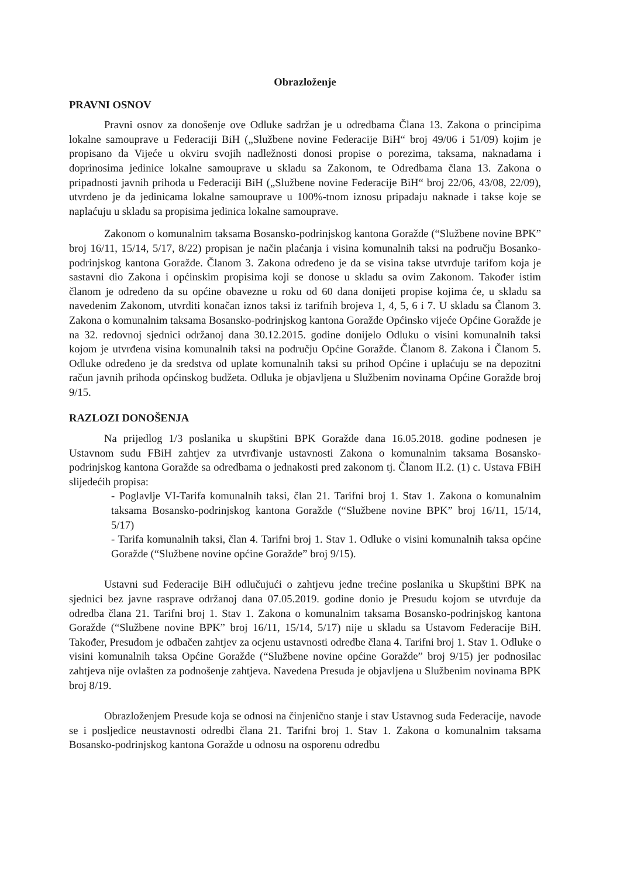Obrazloženje
PRAVNI OSNOV
Pravni osnov za donošenje ove Odluke sadržan je u odredbama Člana 13. Zakona o principima lokalne samouprave u Federaciji BiH („Službene novine Federacije BiH“ broj 49/06 i 51/09) kojim je propisano da Vijeće u okviru svojih nadležnosti donosi propise o porezima, taksama, naknadama i doprinosima jedinice lokalne samouprave u skladu sa Zakonom, te Odredbama člana 13. Zakona o pripadnosti javnih prihoda u Federaciji BiH („Službene novine Federacije BiH“ broj 22/06, 43/08, 22/09), utvrđeno je da jedinicama lokalne samouprave u 100%-tnom iznosu pripadaju naknade i takse koje se naplaćuju u skladu sa propisima jedinica lokalne samouprave.
Zakonom o komunalnim taksama Bosansko-podrinjskog kantona Goražde (“Službene novine BPK” broj 16/11, 15/14, 5/17, 8/22) propisan je način plaćanja i visina komunalnih taksi na području Bosanko-podrinjskog kantona Goražde. Članom 3. Zakona određeno je da se visina takse utvrđuje tarifom koja je sastavni dio Zakona i općinskim propisima koji se donose u skladu sa ovim Zakonom. Također istim članom je određeno da su općine obavezne u roku od 60 dana donijeti propise kojima će, u skladu sa navedenim Zakonom, utvrditi konačan iznos taksi iz tarifnih brojeva 1, 4, 5, 6 i 7. U skladu sa Članom 3. Zakona o komunalnim taksama Bosansko-podrinjskog kantona Goražde Općinsko vijeće Općine Goražde je na 32. redovnoj sjednici održanoj dana 30.12.2015. godine donijelo Odluku o visini komunalnih taksi kojom je utvrđena visina komunalnih taksi na području Općine Goražde. Članom 8. Zakona i Članom 5. Odluke određeno je da sredstva od uplate komunalnih taksi su prihod Općine i uplaćuju se na depozitni račun javnih prihoda općinskog budžeta. Odluka je objavljena u Službenim novinama Općine Goražde broj 9/15.
RAZLOZI DONOŠENJA
Na prijedlog 1/3 poslanika u skupštini BPK Goražde dana 16.05.2018. godine podnesen je Ustavnom sudu FBiH zahtjev za utvrđivanje ustavnosti Zakona o komunalnim taksama Bosansko-podrinjskog kantona Goražde sa odredbama o jednakosti pred zakonom tj. Članom II.2. (1) c. Ustava FBiH slijedećih propisa:
- Poglavlje VI-Tarifa komunalnih taksi, član 21. Tarifni broj 1. Stav 1. Zakona o komunalnim taksama Bosansko-podrinjskog kantona Goražde (“Službene novine BPK” broj 16/11, 15/14, 5/17)
- Tarifa komunalnih taksi, član 4. Tarifni broj 1. Stav 1. Odluke o visini komunalnih taksa općine Goražde (“Službene novine općine Goražde” broj 9/15).
Ustavni sud Federacije BiH odlučujući o zahtjevu jedne trećine poslanika u Skupštini BPK na sjednici bez javne rasprave održanoj dana 07.05.2019. godine donio je Presudu kojom se utvrđuje da odredba člana 21. Tarifni broj 1. Stav 1. Zakona o komunalnim taksama Bosansko-podrinjskog kantona Goražde (“Službene novine BPK” broj 16/11, 15/14, 5/17) nije u skladu sa Ustavom Federacije BiH. Također, Presudom je odbačen zahtjev za ocjenu ustavnosti odredbe člana 4. Tarifni broj 1. Stav 1. Odluke o visini komunalnih taksa Općine Goražde (“Službene novine općine Goražde” broj 9/15) jer podnosilac zahtjeva nije ovlašten za podnošenje zahtjeva. Navedena Presuda je objavljena u Službenim novinama BPK broj 8/19.
Obrazloženjem Presude koja se odnosi na činjenično stanje i stav Ustavnog suda Federacije, navode se i posljedice neustavnosti odredbi člana 21. Tarifni broj 1. Stav 1. Zakona o komunalnim taksama Bosansko-podrinjskog kantona Goražde u odnosu na osporenu odredbu